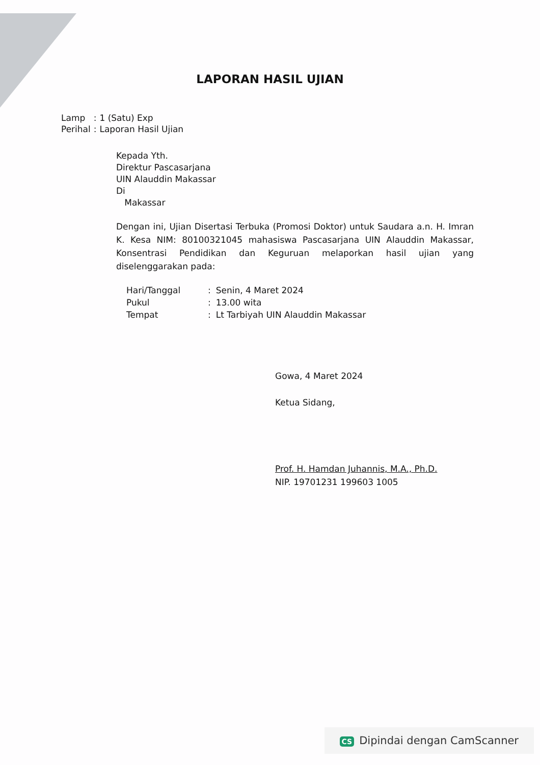LAPORAN HASIL UJIAN
| Lamp | : | 1 (Satu) Exp |
| Perihal | : | Laporan Hasil Ujian |
Kepada Yth.
Direktur Pascasarjana
UIN Alauddin Makassar
Di
Makassar
Dengan ini, Ujian Disertasi Terbuka (Promosi Doktor) untuk Saudara a.n. H. Imran K. Kesa NIM: 80100321045 mahasiswa Pascasarjana UIN Alauddin Makassar, Konsentrasi Pendidikan dan Keguruan melaporkan hasil ujian yang diselenggarakan pada:
| Hari/Tanggal | : | Senin, 4 Maret 2024 |
| Pukul | : | 13.00 wita |
| Tempat | : | Lt Tarbiyah UIN Alauddin Makassar |
Gowa, 4 Maret 2024
Ketua Sidang,
Prof. H. Hamdan Juhannis, M.A., Ph.D.
NIP. 19701231 199603 1005
CS Dipindai dengan CamScanner